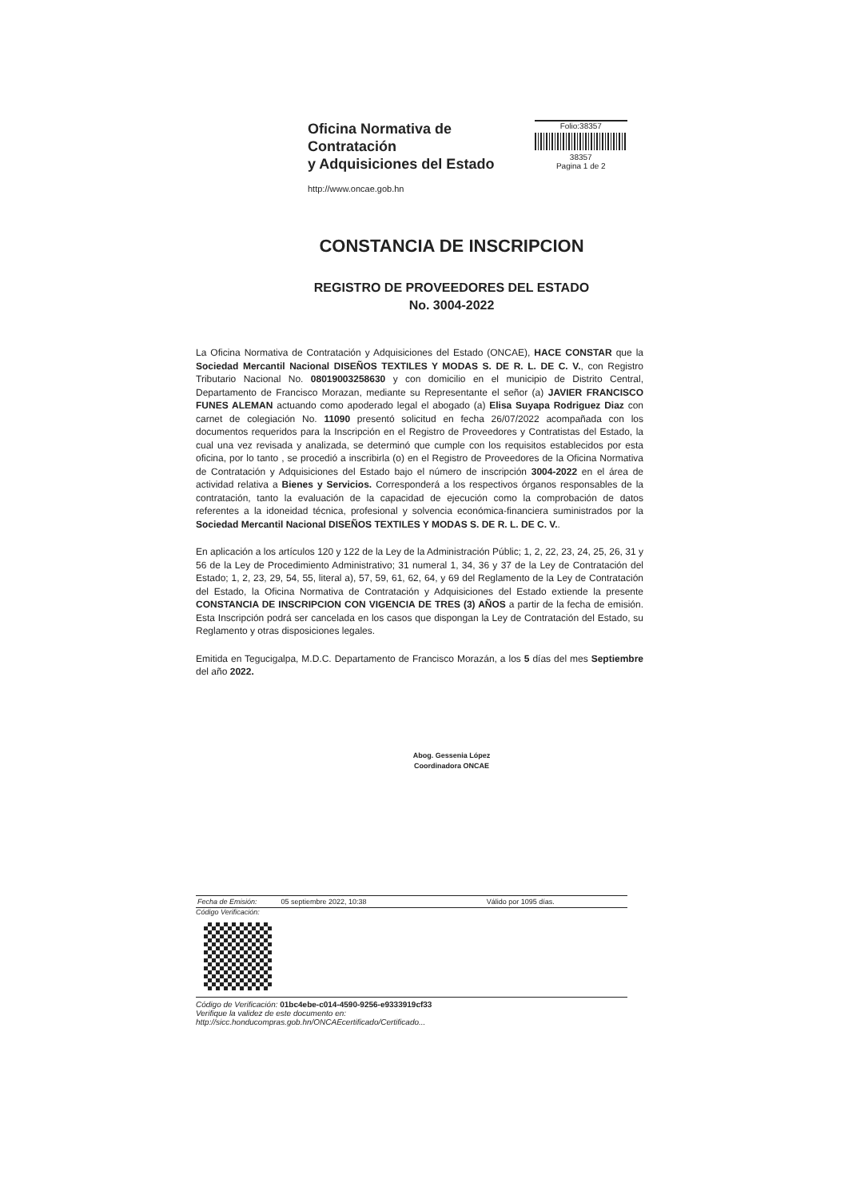Oficina Normativa de Contratación
y Adquisiciones del Estado
http://www.oncae.gob.hn
Folio:38357
38357
Pagina 1 de 2
CONSTANCIA DE INSCRIPCION
REGISTRO DE PROVEEDORES DEL ESTADO
No. 3004-2022
La Oficina Normativa de Contratación y Adquisiciones del Estado (ONCAE), HACE CONSTAR que la Sociedad Mercantil Nacional DISEÑOS TEXTILES Y MODAS S. DE R. L. DE C. V., con Registro Tributario Nacional No. 08019003258630 y con domicilio en el municipio de Distrito Central, Departamento de Francisco Morazan, mediante su Representante el señor (a) JAVIER FRANCISCO FUNES ALEMAN actuando como apoderado legal el abogado (a) Elisa Suyapa Rodriguez Diaz con carnet de colegiación No. 11090 presentó solicitud en fecha 26/07/2022 acompañada con los documentos requeridos para la Inscripción en el Registro de Proveedores y Contratistas del Estado, la cual una vez revisada y analizada, se determinó que cumple con los requisitos establecidos por esta oficina, por lo tanto , se procedió a inscribirla (o) en el Registro de Proveedores de la Oficina Normativa de Contratación y Adquisiciones del Estado bajo el número de inscripción 3004-2022 en el área de actividad relativa a Bienes y Servicios. Corresponderá a los respectivos órganos responsables de la contratación, tanto la evaluación de la capacidad de ejecución como la comprobación de datos referentes a la idoneidad técnica, profesional y solvencia económica-financiera suministrados por la Sociedad Mercantil Nacional DISEÑOS TEXTILES Y MODAS S. DE R. L. DE C. V..
En aplicación a los artículos 120 y 122 de la Ley de la Administración Públic; 1, 2, 22, 23, 24, 25, 26, 31 y 56 de la Ley de Procedimiento Administrativo; 31 numeral 1, 34, 36 y 37 de la Ley de Contratación del Estado; 1, 2, 23, 29, 54, 55, literal a), 57, 59, 61, 62, 64, y 69 del Reglamento de la Ley de Contratación del Estado, la Oficina Normativa de Contratación y Adquisiciones del Estado extiende la presente CONSTANCIA DE INSCRIPCION CON VIGENCIA DE TRES (3) AÑOS a partir de la fecha de emisión. Esta Inscripción podrá ser cancelada en los casos que dispongan la Ley de Contratación del Estado, su Reglamento y otras disposiciones legales.
Emitida en Tegucigalpa, M.D.C. Departamento de Francisco Morazán, a los 5 días del mes Septiembre del año 2022.
Abog. Gessenia López
Coordinadora ONCAE
Fecha de Emisión: 05 septiembre 2022, 10:38 Válido por 1095 días.
Código Verificación:
Código de Verificación: 01bc4ebe-c014-4590-9256-e9333919cf33
Verifique la validez de este documento en:
http://sicc.honducompras.gob.hn/ONCAEcertificado/Certificado...